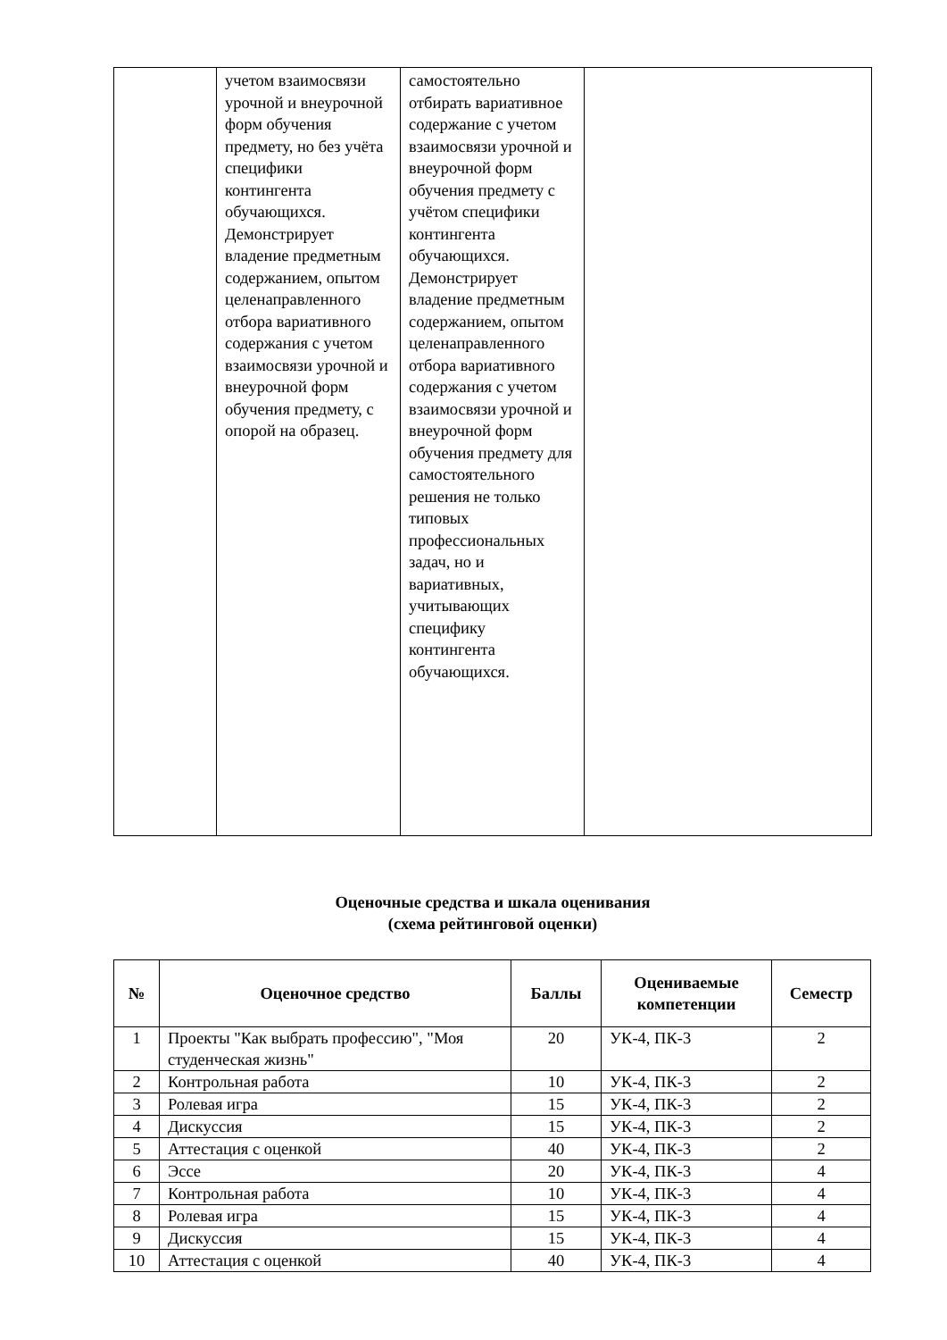| | учетом взаимосвязи урочной и внеурочной форм обучения предмету, но без учёта специфики контингента обучающихся. Демонстрирует владение предметным содержанием, опытом целенаправленного отбора вариативного содержания с учетом взаимосвязи урочной и внеурочной форм обучения предмету, с опорой на образец. | самостоятельно отбирать вариативное содержание с учетом взаимосвязи урочной и внеурочной форм обучения предмету с учётом специфики контингента обучающихся. Демонстрирует владение предметным содержанием, опытом целенаправленного отбора вариативного содержания с учетом взаимосвязи урочной и внеурочной форм обучения предмету для самостоятельного решения не только типовых профессиональных задач, но и вариативных, учитывающих специфику контингента обучающихся. | |
Оценочные средства и шкала оценивания
(схема рейтинговой оценки)
| № | Оценочное средство | Баллы | Оцениваемые компетенции | Семестр |
| --- | --- | --- | --- | --- |
| 1 | Проекты "Как выбрать профессию", "Моя студенческая жизнь" | 20 | УК-4, ПК-3 | 2 |
| 2 | Контрольная работа | 10 | УК-4, ПК-3 | 2 |
| 3 | Ролевая игра | 15 | УК-4, ПК-3 | 2 |
| 4 | Дискуссия | 15 | УК-4, ПК-3 | 2 |
| 5 | Аттестация с оценкой | 40 | УК-4, ПК-3 | 2 |
| 6 | Эссе | 20 | УК-4, ПК-3 | 4 |
| 7 | Контрольная работа | 10 | УК-4, ПК-3 | 4 |
| 8 | Ролевая игра | 15 | УК-4, ПК-3 | 4 |
| 9 | Дискуссия | 15 | УК-4, ПК-3 | 4 |
| 10 | Аттестация с оценкой | 40 | УК-4, ПК-3 | 4 |